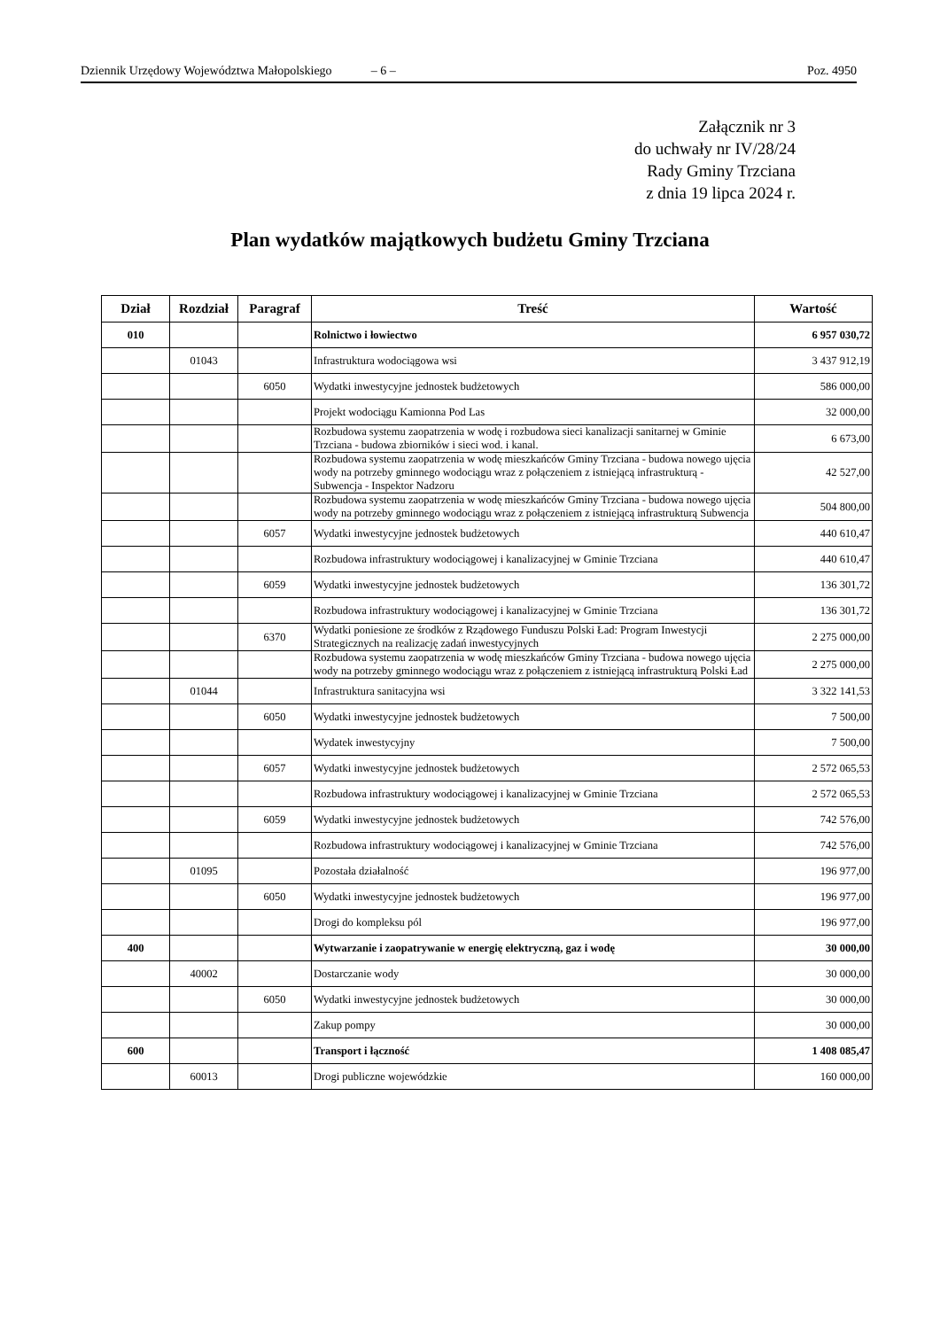Dziennik Urzędowy Województwa Małopolskiego – 6 – Poz. 4950
Załącznik nr 3
do uchwały nr IV/28/24
Rady Gminy Trzciana
z dnia 19 lipca 2024 r.
Plan wydatków majątkowych budżetu Gminy Trzciana
| Dział | Rozdział | Paragraf | Treść | Wartość |
| --- | --- | --- | --- | --- |
| 010 | | | Rolnictwo i łowiectwo | 6 957 030,72 |
| | 01043 | | Infrastruktura wodociągowa wsi | 3 437 912,19 |
| | | 6050 | Wydatki inwestycyjne jednostek budżetowych | 586 000,00 |
| | | | Projekt wodociągu Kamionna Pod Las | 32 000,00 |
| | | | Rozbudowa systemu zaopatrzenia w wodę i rozbudowa sieci kanalizacji sanitarnej w Gminie Trzciana - budowa zbiorników i sieci wod. i kanal. | 6 673,00 |
| | | | Rozbudowa systemu zaopatrzenia w wodę mieszkańców Gminy Trzciana - budowa nowego ujęcia wody na potrzeby gminnego wodociągu wraz z połączeniem z istniejącą infrastrukturą - Subwencja - Inspektor Nadzoru | 42 527,00 |
| | | | Rozbudowa systemu zaopatrzenia w wodę mieszkańców Gminy Trzciana - budowa nowego ujęcia wody na potrzeby gminnego wodociągu wraz z połączeniem z istniejącą infrastrukturą Subwencja | 504 800,00 |
| | | 6057 | Wydatki inwestycyjne jednostek budżetowych | 440 610,47 |
| | | | Rozbudowa infrastruktury wodociągowej i kanalizacyjnej w Gminie Trzciana | 440 610,47 |
| | | 6059 | Wydatki inwestycyjne jednostek budżetowych | 136 301,72 |
| | | | Rozbudowa infrastruktury wodociągowej i kanalizacyjnej w Gminie Trzciana | 136 301,72 |
| | | 6370 | Wydatki poniesione ze środków z Rządowego Funduszu Polski Ład: Program Inwestycji Strategicznych na realizację zadań inwestycyjnych | 2 275 000,00 |
| | | | Rozbudowa systemu zaopatrzenia w wodę mieszkańców Gminy Trzciana - budowa nowego ujęcia wody na potrzeby gminnego wodociągu wraz z połączeniem z istniejącą infrastrukturą Polski Ład | 2 275 000,00 |
| | 01044 | | Infrastruktura sanitacyjna wsi | 3 322 141,53 |
| | | 6050 | Wydatki inwestycyjne jednostek budżetowych | 7 500,00 |
| | | | Wydatek inwestycyjny | 7 500,00 |
| | | 6057 | Wydatki inwestycyjne jednostek budżetowych | 2 572 065,53 |
| | | | Rozbudowa infrastruktury wodociągowej i kanalizacyjnej w Gminie Trzciana | 2 572 065,53 |
| | | 6059 | Wydatki inwestycyjne jednostek budżetowych | 742 576,00 |
| | | | Rozbudowa infrastruktury wodociągowej i kanalizacyjnej w Gminie Trzciana | 742 576,00 |
| | 01095 | | Pozostała działalność | 196 977,00 |
| | | 6050 | Wydatki inwestycyjne jednostek budżetowych | 196 977,00 |
| | | | Drogi do kompleksu pól | 196 977,00 |
| 400 | | | Wytwarzanie i zaopatrywanie w energię elektryczną, gaz i wodę | 30 000,00 |
| | 40002 | | Dostarczanie wody | 30 000,00 |
| | | 6050 | Wydatki inwestycyjne jednostek budżetowych | 30 000,00 |
| | | | Zakup pompy | 30 000,00 |
| 600 | | | Transport i łączność | 1 408 085,47 |
| | 60013 | | Drogi publiczne wojewódzkie | 160 000,00 |